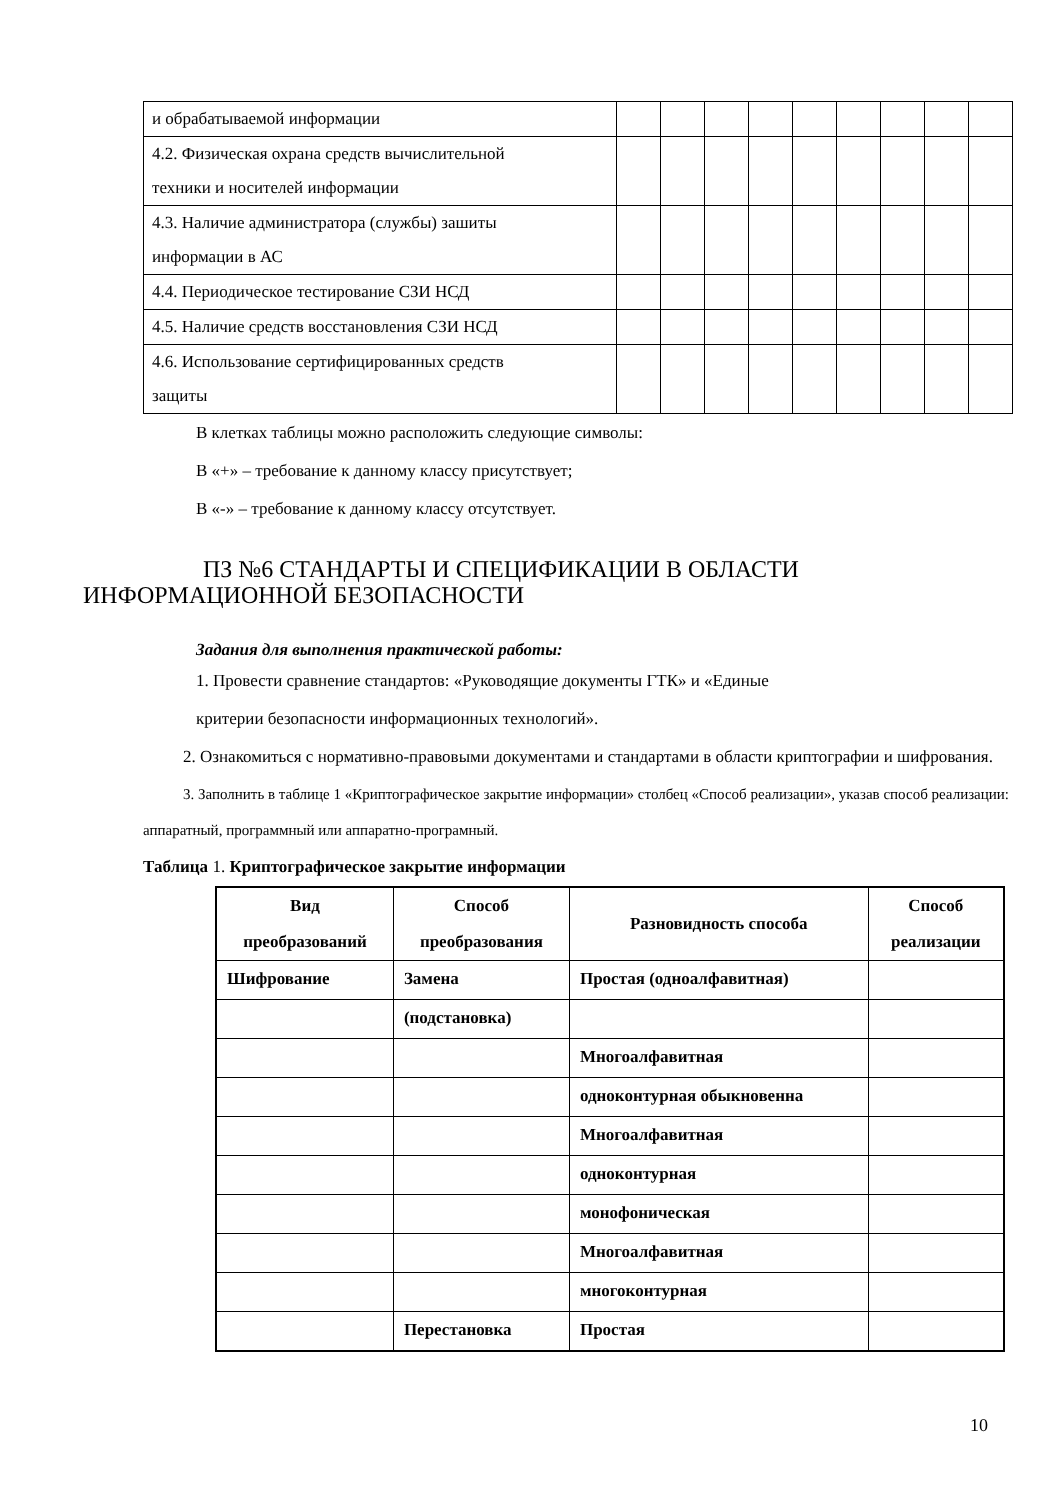| и обрабатываемой информации | | | | | | | | | |
| 4.2. Физическая охрана средств вычислительной техники и носителей информации | | | | | | | | | |
| 4.3. Наличие администратора (службы) зашиты информации в АС | | | | | | | | | |
| 4.4. Периодическое тестирование СЗИ НСД | | | | | | | | | |
| 4.5. Наличие средств восстановления СЗИ НСД | | | | | | | | | |
| 4.6. Использование сертифицированных средств защиты | | | | | | | | | |
В клетках таблицы можно расположить следующие символы:
В «+» – требование к данному классу присутствует;
В «-» – требование к данному классу отсутствует.
ПЗ №6 СТАНДАРТЫ И СПЕЦИФИКАЦИИ В ОБЛАСТИ
ИНФОРМАЦИОННОЙ БЕЗОПАСНОСТИ
Задания для выполнения практической работы:
1. Провести сравнение стандартов: «Руководящие документы ГТК» и «Единые
критерии безопасности информационных технологий».
2. Ознакомиться с нормативно-правовыми документами и стандартами в области криптографии и шифрования.
3. Заполнить в таблице 1 «Криптографическое закрытие информации» столбец «Способ реализации», указав способ реализации: аппаратный, программный или аппаратно-програмный.
Таблица 1. Криптографическое закрытие информации
| Вид преобразований | Способ преобразования | Разновидность способа | Способ реализации |
| Шифрование | Замена | Простая (одноалфавитная) | |
| | (подстановка) | | |
| | | Многоалфавитная | |
| | | одноконтурная обыкновенна | |
| | | Многоалфавитная | |
| | | одноконтурная | |
| | | монофоническая | |
| | | Многоалфавитная | |
| | | многоконтурная | |
| | Перестановка | Простая | |
10